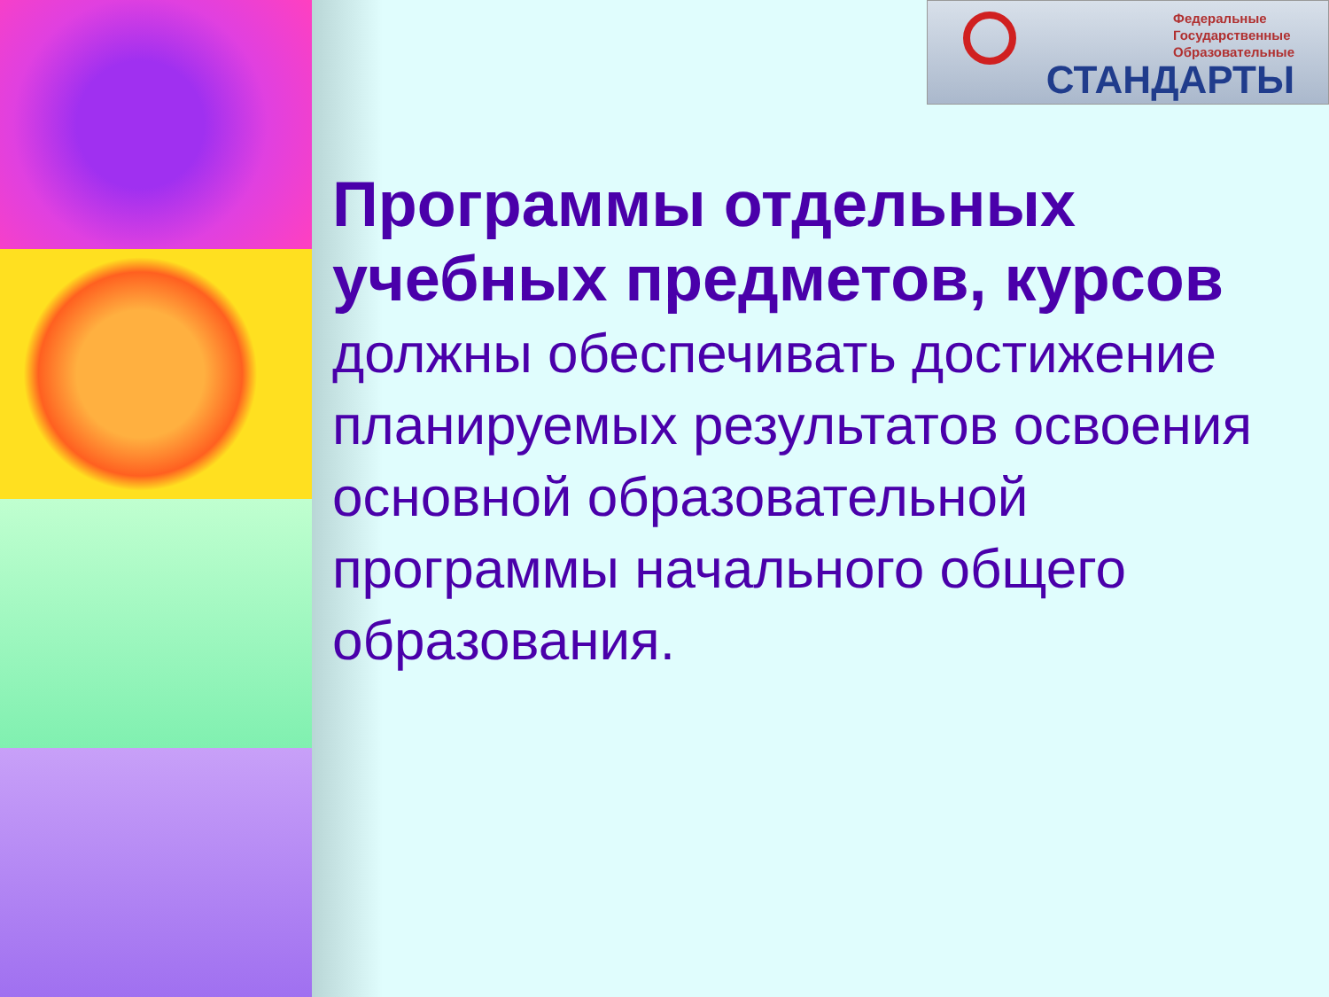Федеральные
Государственные
Образовательные
СТАНДАРТЫ
Программы отдельных учебных предметов, курсов должны обеспечивать достижение планируемых результатов освоения основной образовательной программы начального общего образования.